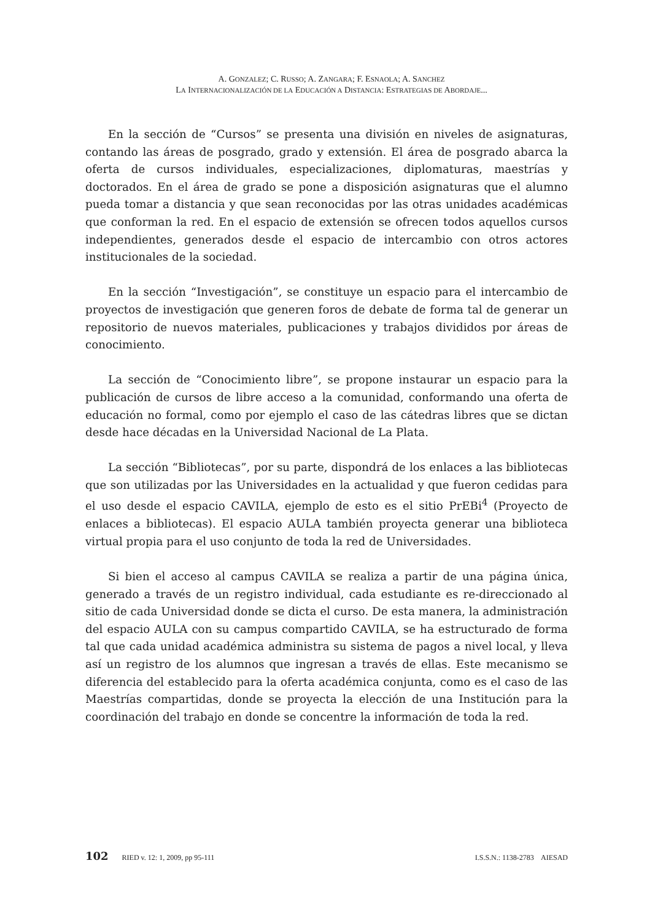A. GONZALEZ; C. RUSSO; A. ZANGARA; F. ESNAOLA; A. SANCHEZ
LA INTERNACIONALIZACIÓN DE LA EDUCACIÓN A DISTANCIA: ESTRATEGIAS DE ABORDAJE...
En la sección de “Cursos” se presenta una división en niveles de asignaturas, contando las áreas de posgrado, grado y extensión. El área de posgrado abarca la oferta de cursos individuales, especializaciones, diplomaturas, maestrías y doctorados. En el área de grado se pone a disposición asignaturas que el alumno pueda tomar a distancia y que sean reconocidas por las otras unidades académicas que conforman la red. En el espacio de extensión se ofrecen todos aquellos cursos independientes, generados desde el espacio de intercambio con otros actores institucionales de la sociedad.
En la sección “Investigación”, se constituye un espacio para el intercambio de proyectos de investigación que generen foros de debate de forma tal de generar un repositorio de nuevos materiales, publicaciones y trabajos divididos por áreas de conocimiento.
La sección de “Conocimiento libre”, se propone instaurar un espacio para la publicación de cursos de libre acceso a la comunidad, conformando una oferta de educación no formal, como por ejemplo el caso de las cátedras libres que se dictan desde hace décadas en la Universidad Nacional de La Plata.
La sección “Bibliotecas”, por su parte, dispondrá de los enlaces a las bibliotecas que son utilizadas por las Universidades en la actualidad y que fueron cedidas para el uso desde el espacio CAVILA, ejemplo de esto es el sitio PrEBi<sup>4</sup> (Proyecto de enlaces a bibliotecas). El espacio AULA también proyecta generar una biblioteca virtual propia para el uso conjunto de toda la red de Universidades.
Si bien el acceso al campus CAVILA se realiza a partir de una página única, generado a través de un registro individual, cada estudiante es re-direccionado al sitio de cada Universidad donde se dicta el curso. De esta manera, la administración del espacio AULA con su campus compartido CAVILA, se ha estructurado de forma tal que cada unidad académica administra su sistema de pagos a nivel local, y lleva así un registro de los alumnos que ingresan a través de ellas. Este mecanismo se diferencia del establecido para la oferta académica conjunta, como es el caso de las Maestrías compartidas, donde se proyecta la elección de una Institución para la coordinación del trabajo en donde se concentre la información de toda la red.
102 RIED v. 12: 1, 2009, pp 95-111 I.S.S.N.: 1138-2783 AIESAD